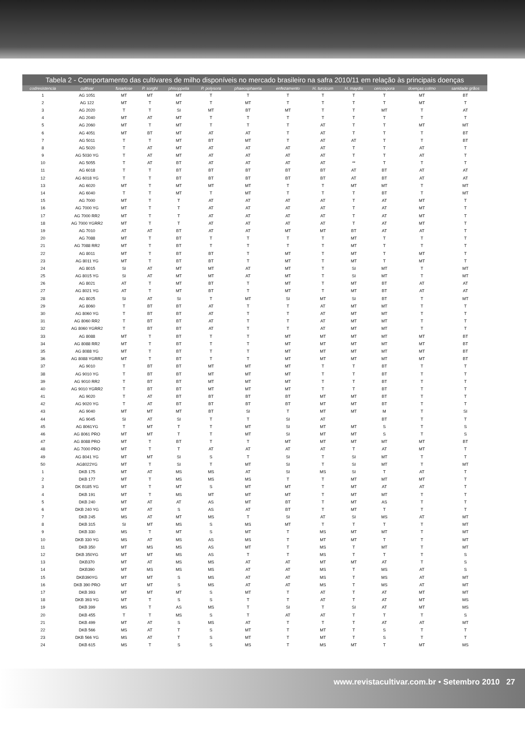Tabela 2 - Comportamento das cultivares de milho disponíveis no mercado brasileiro na safra 2010/11 em relação às principais doenças
| codresistencia | cultivar | fusariose | P. sorghi | phisoppelia | P. polysora | phaeosphaeria | enfezamento | H. turcicum | H. maydis | cercospora | doenças colmo | sanidade grãos |
| --- | --- | --- | --- | --- | --- | --- | --- | --- | --- | --- | --- | --- |
| 1 | AG 1051 | MT | MT | MT | T | T | T | T | T | T | MT | BT |
| 2 | AG 122 | MT | T | MT | T | MT | T | T | T | T | MT | T |
| 3 | AG 2020 | T | T | SI | MT | BT | MT | T | T | MT | T | AT |
| 4 | AG 2040 | MT | AT | MT | T | T | T | T | T | T | T | T |
| 5 | AG 2060 | MT | T | MT | T | T | T | AT | T | T | MT | MT |
| 6 | AG 4051 | MT | BT | MT | AT | AT | T | AT | T | T | T | BT |
| 7 | AG 5011 | T | T | MT | BT | MT | T | AT | AT | T | T | BT |
| 8 | AG 5020 | T | AT | MT | AT | AT | AT | AT | T | T | AT | T |
| 9 | AG 5030 YG | T | AT | MT | AT | AT | AT | AT | T | T | AT | T |
| 10 | AG 5055 | T | AT | BT | AT | AT | AT | AT | ** | T | T | T |
| 11 | AG 6018 | T | T | BT | BT | BT | BT | BT | AT | BT | AT | AT |
| 12 | AG 6018 YG | T | T | BT | BT | BT | BT | BT | AT | BT | AT | AT |
| 13 | AG 6020 | MT | T | MT | MT | MT | T | T | MT | MT | T | MT |
| 14 | AG 6040 | T | T | MT | T | MT | T | T | T | BT | T | MT |
| 15 | AG 7000 | MT | T | T | AT | AT | AT | AT | T | AT | MT | T |
| 16 | AG 7000 YG | MT | T | T | AT | AT | AT | AT | T | AT | MT | T |
| 17 | AG 7000 RR2 | MT | T | T | AT | AT | AT | AT | T | AT | MT | T |
| 18 | AG 7000 YGRR2 | MT | T | T | AT | AT | AT | AT | T | AT | MT | T |
| 19 | AG 7010 | AT | AT | BT | AT | AT | MT | MT | BT | AT | AT | T |
| 20 | AG 7088 | MT | T | BT | T | T | T | T | MT | T | T | T |
| 21 | AG 7088 RR2 | MT | T | BT | T | T | T | T | MT | T | T | T |
| 22 | AG 8011 | MT | T | BT | BT | T | MT | T | MT | T | MT | T |
| 23 | AG 8011 YG | MT | T | BT | BT | T | MT | T | MT | T | MT | T |
| 24 | AG 8015 | SI | AT | MT | MT | AT | MT | T | SI | MT | T | MT |
| 25 | AG 8015 YG | SI | AT | MT | MT | AT | MT | T | SI | MT | T | MT |
| 26 | AG 8021 | AT | T | MT | BT | T | MT | T | MT | BT | AT | AT |
| 27 | AG 8021 YG | AT | T | MT | BT | T | MT | T | MT | BT | AT | AT |
| 28 | AG 8025 | SI | AT | SI | T | MT | SI | MT | SI | BT | T | MT |
| 29 | AG 8060 | T | BT | BT | AT | T | T | AT | MT | MT | T | T |
| 30 | AG 8060 YG | T | BT | BT | AT | T | T | AT | MT | MT | T | T |
| 31 | AG 8060 RR2 | T | BT | BT | AT | T | T | AT | MT | MT | T | T |
| 32 | AG 8060 YGRR2 | T | BT | BT | AT | T | T | AT | MT | MT | T | T |
| 33 | AG 8088 | MT | T | BT | T | T | MT | MT | MT | MT | MT | BT |
| 34 | AG 8088 RR2 | MT | T | BT | T | T | MT | MT | MT | MT | MT | BT |
| 35 | AG 8088 YG | MT | T | BT | T | T | MT | MT | MT | MT | MT | BT |
| 36 | AG 8088 YGRR2 | MT | T | BT | T | T | MT | MT | MT | MT | MT | BT |
| 37 | AG 9010 | T | BT | BT | MT | MT | MT | T | T | BT | T | T |
| 38 | AG 9010 YG | T | BT | BT | MT | MT | MT | T | T | BT | T | T |
| 39 | AG 9010 RR2 | T | BT | BT | MT | MT | MT | T | T | BT | T | T |
| 40 | AG 9010 YGRR2 | T | BT | BT | MT | MT | MT | T | T | BT | T | T |
| 41 | AG 9020 | T | AT | BT | BT | BT | BT | MT | MT | BT | T | T |
| 42 | AG 9020 YG | T | AT | BT | BT | BT | BT | MT | MT | BT | T | T |
| 43 | AG 9040 | MT | MT | MT | BT | SI | T | MT | MT | M | T | SI |
| 44 | AG 9045 | SI | AT | SI | T | T | SI | AT | | BT | T | T |
| 45 | AG 8061YG | T | MT | T | T | MT | SI | MT | MT | S | T | S |
| 46 | AG 8061 PRO | MT | MT | T | T | MT | SI | MT | MT | S | T | S |
| 47 | AG 8088 PRO | MT | T | BT | T | T | MT | MT | MT | MT | MT | BT |
| 48 | AG 7000 PRO | MT | T | T | AT | AT | AT | AT | T | AT | MT | T |
| 49 | AG 8041 YG | MT | MT | SI | S | T | SI | T | SI | MT | T | T |
| 50 | AG8022YG | MT | T | SI | T | MT | SI | T | SI | MT | T | MT |
| 1 | DKB 175 | MT | AT | MS | MS | AT | SI | MS | SI | T | AT | T |
| 2 | DKB 177 | MT | T | MS | MS | MS | T | T | MT | MT | MT | T |
| 3 | DK B185 YG | MT | T | MT | S | MT | MT | T | MT | AT | AT | T |
| 4 | DKB 191 | MT | T | MS | MT | MT | MT | T | MT | MT | T | T |
| 5 | DKB 240 | MT | AT | AT | AS | MT | BT | T | MT | AS | T | T |
| 6 | DKB 240 YG | MT | AT | S | AS | AT | BT | T | MT | T | T | T |
| 7 | DKB 245 | MS | AT | MT | MS | T | SI | AT | SI | MS | AT | MT |
| 8 | DKB 315 | SI | MT | MS | S | MS | MT | T | T | T | T | MT |
| 9 | DKB 330 | MS | T | MT | S | MT | T | MS | MT | MT | T | MT |
| 10 | DKB 330 YG | MS | AT | MS | AS | MS | T | MT | MT | T | T | MT |
| 11 | DKB 350 | MT | MS | MS | AS | MT | T | MS | T | MT | T | MT |
| 12 | DKB 350YG | MT | MT | MS | AS | T | T | MS | T | T | T | S |
| 13 | DKB370 | MT | AT | MS | MS | AT | AT | MT | MT | AT | T | S |
| 14 | DKB390 | MT | MS | MS | MS | AT | AT | MS | T | MS | AT | S |
| 15 | DKB390YG | MT | MT | S | MS | AT | AT | MS | T | MS | AT | MT |
| 16 | DKB 390 PRO | MT | MT | S | MS | AT | AT | MS | T | MS | AT | MT |
| 17 | DKB 393 | MT | MT | MT | S | MT | T | AT | T | AT | MT | MT |
| 18 | DKB 393 YG | MT | T | S | S | T | T | AT | T | AT | MT | MS |
| 19 | DKB 399 | MS | T | AS | MS | T | SI | T | SI | AT | MT | MS |
| 20 | DKB 455 | T | T | MS | S | T | AT | AT | T | T | T | S |
| 21 | DKB 499 | MT | AT | S | MS | AT | T | T | T | AT | AT | MT |
| 22 | DKB 566 | MS | AT | T | S | MT | T | MT | T | S | T | T |
| 23 | DKB 566 YG | MS | AT | T | S | MT | T | MT | T | S | T | T |
| 24 | DKB 615 | MS | T | S | S | MS | T | MS | MT | T | MT | MS |
www.revistacultivar.com.br • Setembro 2010 27